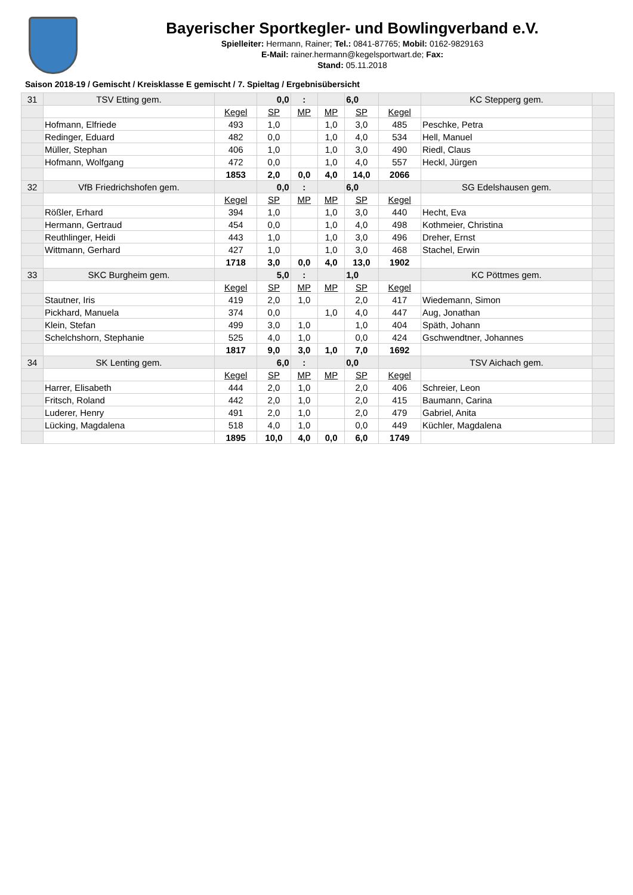Bayerischer Sportkegler- und Bowlingverband e.V.
Spielleiter: Hermann, Rainer; Tel.: 0841-87765; Mobil: 0162-9829163
E-Mail: rainer.hermann@kegelsportwart.de; Fax:
Stand: 05.11.2018
Saison 2018-19 / Gemischt / Kreisklasse E gemischt / 7. Spieltag / Ergebnisübersicht
| 31 | TSV Etting gem. | | 0,0 | : | | 6,0 | | KC Stepperg gem. | |
| | | Kegel | SP | MP | MP | SP | Kegel | | |
| | Hofmann, Elfriede | 493 | 1,0 | | 1,0 | 3,0 | 485 | Peschke, Petra | |
| | Redinger, Eduard | 482 | 0,0 | | 1,0 | 4,0 | 534 | Hell, Manuel | |
| | Müller, Stephan | 406 | 1,0 | | 1,0 | 3,0 | 490 | Riedl, Claus | |
| | Hofmann, Wolfgang | 472 | 0,0 | | 1,0 | 4,0 | 557 | Heckl, Jürgen | |
| | | 1853 | 2,0 | 0,0 | 4,0 | 14,0 | 2066 | | |
| 32 | VfB Friedrichshofen gem. | | 0,0 | : | | 6,0 | | SG Edelshausen gem. | |
| | | Kegel | SP | MP | MP | SP | Kegel | | |
| | Rößler, Erhard | 394 | 1,0 | | 1,0 | 3,0 | 440 | Hecht, Eva | |
| | Hermann, Gertraud | 454 | 0,0 | | 1,0 | 4,0 | 498 | Kothmeier, Christina | |
| | Reuthlinger, Heidi | 443 | 1,0 | | 1,0 | 3,0 | 496 | Dreher, Ernst | |
| | Wittmann, Gerhard | 427 | 1,0 | | 1,0 | 3,0 | 468 | Stachel, Erwin | |
| | | 1718 | 3,0 | 0,0 | 4,0 | 13,0 | 1902 | | |
| 33 | SKC Burgheim gem. | | 5,0 | : | | 1,0 | | KC Pöttmes gem. | |
| | | Kegel | SP | MP | MP | SP | Kegel | | |
| | Stautner, Iris | 419 | 2,0 | 1,0 | | 2,0 | 417 | Wiedemann, Simon | |
| | Pickhard, Manuela | 374 | 0,0 | | 1,0 | 4,0 | 447 | Aug, Jonathan | |
| | Klein, Stefan | 499 | 3,0 | 1,0 | | 1,0 | 404 | Späth, Johann | |
| | Schelchshorn, Stephanie | 525 | 4,0 | 1,0 | | 0,0 | 424 | Gschwendtner, Johannes | |
| | | 1817 | 9,0 | 3,0 | 1,0 | 7,0 | 1692 | | |
| 34 | SK Lenting gem. | | 6,0 | : | | 0,0 | | TSV Aichach gem. | |
| | | Kegel | SP | MP | MP | SP | Kegel | | |
| | Harrer, Elisabeth | 444 | 2,0 | 1,0 | | 2,0 | 406 | Schreier, Leon | |
| | Fritsch, Roland | 442 | 2,0 | 1,0 | | 2,0 | 415 | Baumann, Carina | |
| | Luderer, Henry | 491 | 2,0 | 1,0 | | 2,0 | 479 | Gabriel, Anita | |
| | Lücking, Magdalena | 518 | 4,0 | 1,0 | | 0,0 | 449 | Küchler, Magdalena | |
| | | 1895 | 10,0 | 4,0 | 0,0 | 6,0 | 1749 | | |